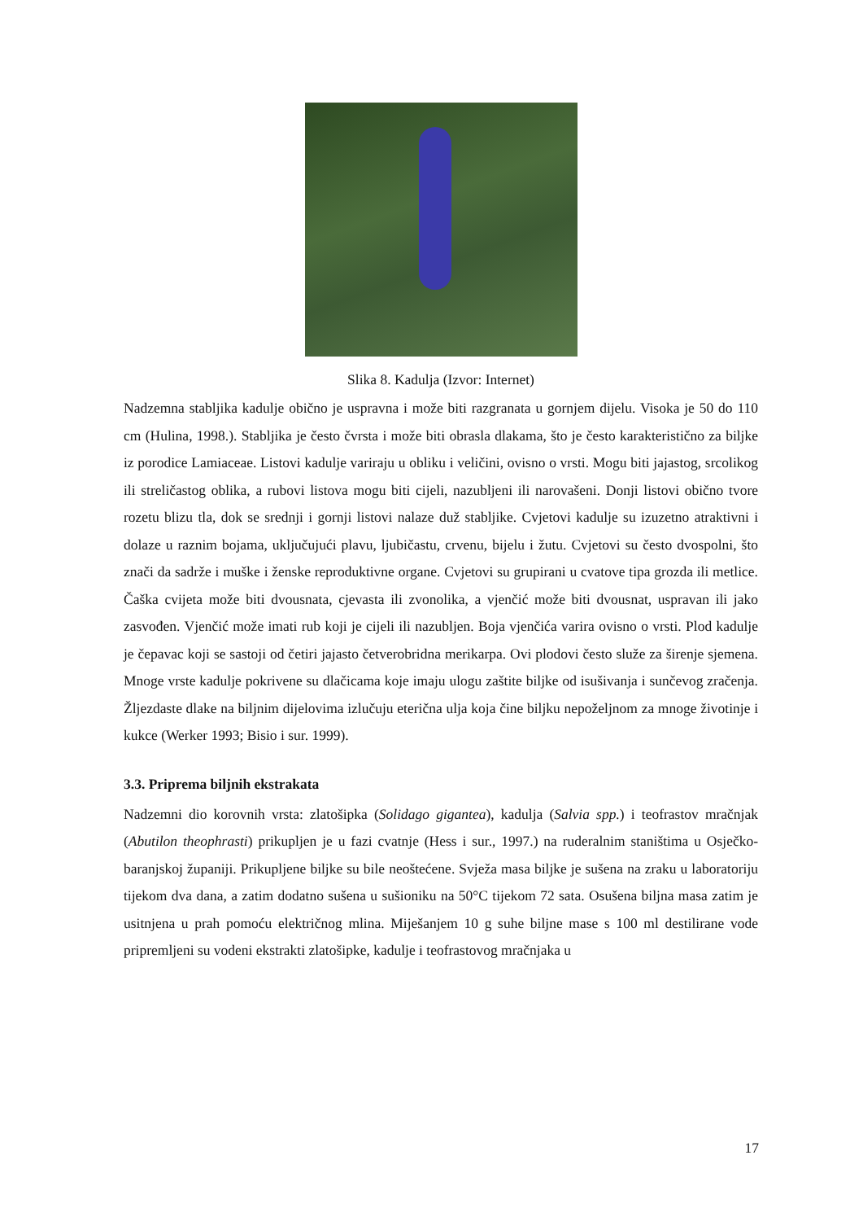Slika 8. Kadulja (Izvor: Internet)
Nadzemna stabljika kadulje obično je uspravna i može biti razgranata u gornjem dijelu. Visoka je 50 do 110 cm (Hulina, 1998.). Stabljika je često čvrsta i može biti obrasla dlakama, što je često karakteristično za biljke iz porodice Lamiaceae. Listovi kadulje variraju u obliku i veličini, ovisno o vrsti. Mogu biti jajastog, srcolikog ili streličastog oblika, a rubovi listova mogu biti cijeli, nazubljeni ili narovašeni. Donji listovi obično tvore rozetu blizu tla, dok se srednji i gornji listovi nalaze duž stabljike. Cvjetovi kadulje su izuzetno atraktivni i dolaze u raznim bojama, uključujući plavu, ljubičastu, crvenu, bijelu i žutu. Cvjetovi su često dvospolni, što znači da sadrže i muške i ženske reproduktivne organe. Cvjetovi su grupirani u cvatove tipa grozda ili metlice. Čaška cvijeta može biti dvousnata, cjevasta ili zvonolika, a vjenčić može biti dvousnat, uspravan ili jako zasvođen. Vjenčić može imati rub koji je cijeli ili nazubljen. Boja vjenčića varira ovisno o vrsti. Plod kadulje je čepavac koji se sastoji od četiri jajasto četverobridna merikarpa. Ovi plodovi često služe za širenje sjemena. Mnoge vrste kadulje pokrivene su dlačicama koje imaju ulogu zaštite biljke od isušivanja i sunčevog zračenja. Žljezdaste dlake na biljnim dijelovima izlučuju eterična ulja koja čine biljku nepoželjnom za mnoge životinje i kukce (Werker 1993; Bisio i sur. 1999).
3.3. Priprema biljnih ekstrakata
Nadzemni dio korovnih vrsta: zlatošipka (Solidago gigantea), kadulja (Salvia spp.) i teofrastov mračnjak (Abutilon theophrasti) prikupljen je u fazi cvatnje (Hess i sur., 1997.) na ruderalnim staništima u Osječko-baranjskoj županiji. Prikupljene biljke su bile neoštećene. Svježa masa biljke je sušena na zraku u laboratoriju tijekom dva dana, a zatim dodatno sušena u sušioniku na 50°C tijekom 72 sata. Osušena biljna masa zatim je usitnjena u prah pomoću električnog mlina. Miješanjem 10 g suhe biljne mase s 100 ml destilirane vode pripremljeni su vodeni ekstrakti zlatošipke, kadulje i teofrastovog mračnjaka u
17